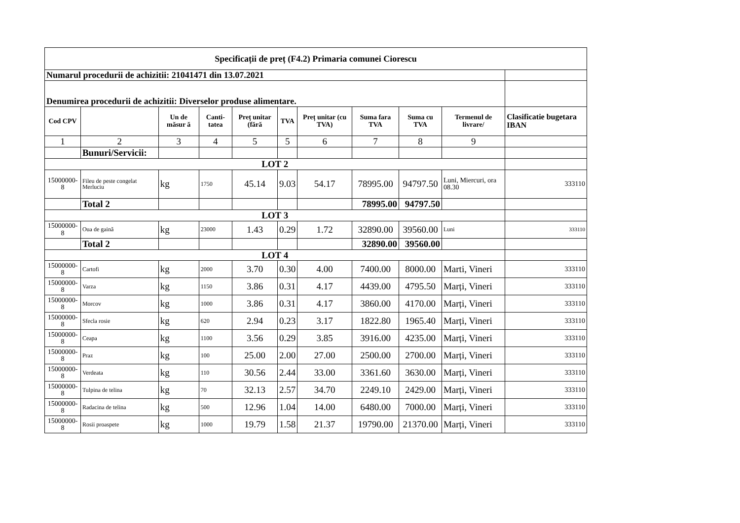| Specificații de preț (F4.2) Primaria comunei Ciorescu | | | | | | | | | | |
| Numarul procedurii de achizitii: 21041471 din 13.07.2021 | | | | | | | | | | |
| Denumirea procedurii de achizitii: Diverselor produse alimentare. | | | | | | | | | | |
| Cod CPV | | Un de măsur ă | Canti-tatea | Preț unitar (fără | TVA | Preț unitar (cu TVA) | Suma fara TVA | Suma cu TVA | Termenul de livrare/ | Clasificatie bugetara IBAN |
| 1 | 2 | 3 | 4 | 5 | 5 | 6 | 7 | 8 | 9 | |
| | Bunuri/Servicii: | | | | | | | | | |
| LOT 2 | | | | | | | | | | |
| 15000000-8 | Fileu de peste congelat Merluciu | kg | 1750 | 45.14 | 9.03 | 54.17 | 78995.00 | 94797.50 | Luni, Miercuri, ora 08.30 | 333110 |
| | Total 2 | | | | | | 78995.00 | 94797.50 | | |
| LOT 3 | | | | | | | | | | |
| 15000000-8 | Oua de gaină | kg | 23000 | 1.43 | 0.29 | 1.72 | 32890.00 | 39560.00 | Luni | 333110 |
| | Total 2 | | | | | | 32890.00 | 39560.00 | | |
| LOT 4 | | | | | | | | | | |
| 15000000-8 | Cartofi | kg | 2000 | 3.70 | 0.30 | 4.00 | 7400.00 | 8000.00 | Marti, Vineri | 333110 |
| 15000000-8 | Varza | kg | 1150 | 3.86 | 0.31 | 4.17 | 4439.00 | 4795.50 | Marți, Vineri | 333110 |
| 15000000-8 | Morcov | kg | 1000 | 3.86 | 0.31 | 4.17 | 3860.00 | 4170.00 | Marți, Vineri | 333110 |
| 15000000-8 | Sfecla rosie | kg | 620 | 2.94 | 0.23 | 3.17 | 1822.80 | 1965.40 | Marți, Vineri | 333110 |
| 15000000-8 | Ceapa | kg | 1100 | 3.56 | 0.29 | 3.85 | 3916.00 | 4235.00 | Marți, Vineri | 333110 |
| 15000000-8 | Praz | kg | 100 | 25.00 | 2.00 | 27.00 | 2500.00 | 2700.00 | Marți, Vineri | 333110 |
| 15000000-8 | Verdeata | kg | 110 | 30.56 | 2.44 | 33.00 | 3361.60 | 3630.00 | Marți, Vineri | 333110 |
| 15000000-8 | Tulpina de telina | kg | 70 | 32.13 | 2.57 | 34.70 | 2249.10 | 2429.00 | Marți, Vineri | 333110 |
| 15000000-8 | Radacina de telina | kg | 500 | 12.96 | 1.04 | 14.00 | 6480.00 | 7000.00 | Marți, Vineri | 333110 |
| 15000000-8 | Rosii proaspete | kg | 1000 | 19.79 | 1.58 | 21.37 | 19790.00 | 21370.00 | Marți, Vineri | 333110 |